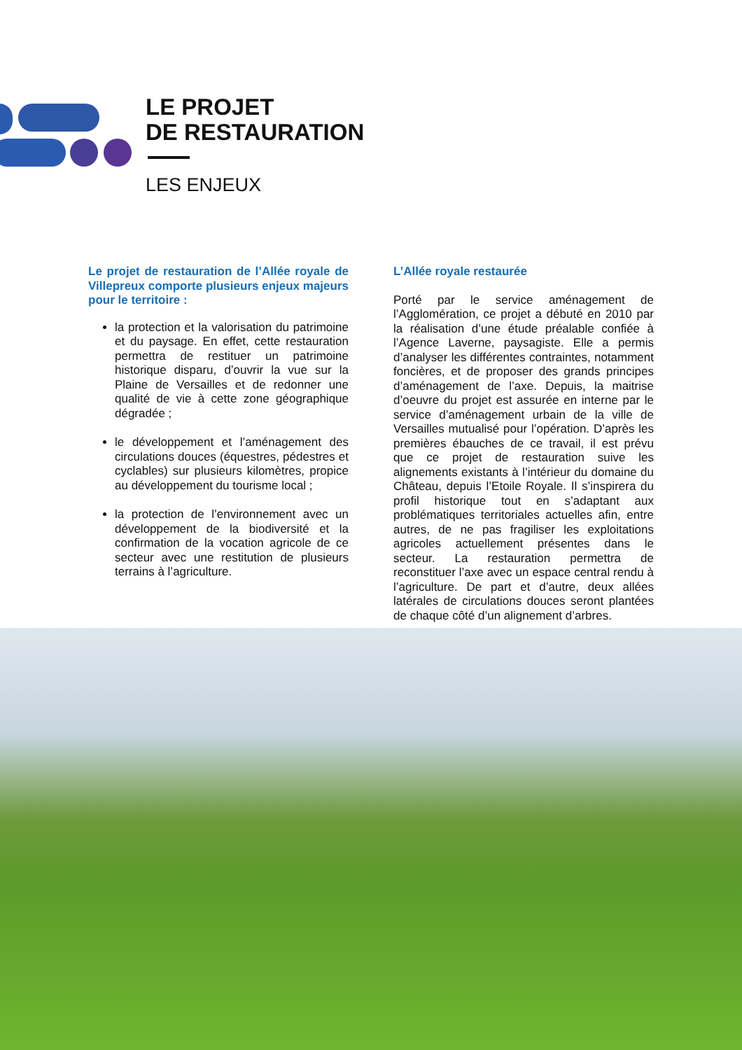LE PROJET
DE RESTAURATION
LES ENJEUX
Le projet de restauration de l’Allée royale de Villepreux comporte plusieurs enjeux majeurs pour le territoire :
la protection et la valorisation du patrimoine et du paysage. En effet, cette restauration permettra de restituer un patrimoine historique disparu, d’ouvrir la vue sur la Plaine de Versailles et de redonner une qualité de vie à cette zone géographique dégradée ;
le développement et l’aménagement des circulations douces (équestres, pédestres et cyclables) sur plusieurs kilomètres, propice au développement du tourisme local ;
la protection de l’environnement avec un développement de la biodiversité et la confirmation de la vocation agricole de ce secteur avec une restitution de plusieurs terrains à l’agriculture.
L’Allée royale restaurée
Porté par le service aménagement de l’Agglomération, ce projet a débuté en 2010 par la réalisation d’une étude préalable confiée à l’Agence Laverne, paysagiste. Elle a permis d’analyser les différentes contraintes, notamment foncières, et de proposer des grands principes d’aménagement de l’axe. Depuis, la maitrise d’oeuvre du projet est assurée en interne par le service d’aménagement urbain de la ville de Versailles mutualisé pour l’opération. D’après les premières ébauches de ce travail, il est prévu que ce projet de restauration suive les alignements existants à l’intérieur du domaine du Château, depuis l’Etoile Royale. Il s’inspirera du profil historique tout en s’adaptant aux problématiques territoriales actuelles afin, entre autres, de ne pas fragiliser les exploitations agricoles actuellement présentes dans le secteur. La restauration permettra de reconstituer l’axe avec un espace central rendu à l’agriculture. De part et d’autre, deux allées latérales de circulations douces seront plantées de chaque côté d’un alignement d’arbres.